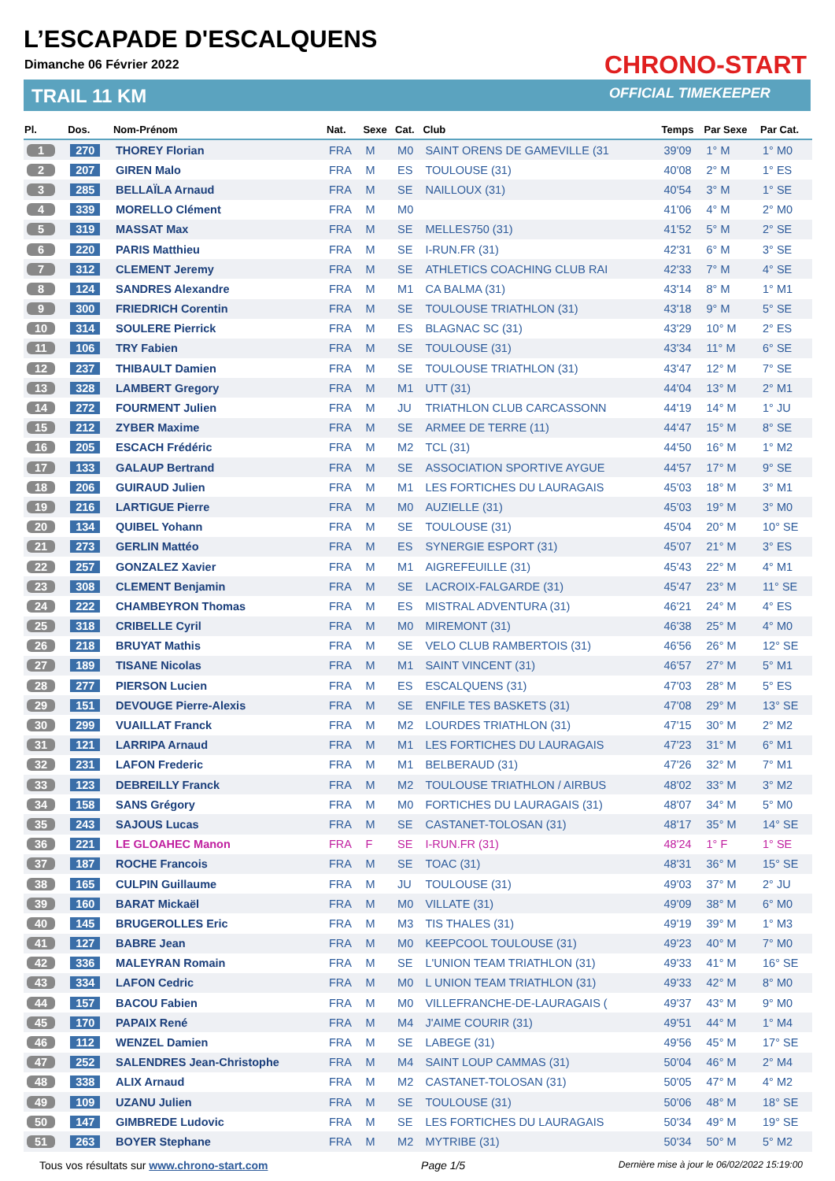L’ESCAPADE D'ESCALQUENS
Dimanche 06 Février 2022
TRAIL 11 KM
CHRONO-START
OFFICIAL TIMEKEEPER
| Pl. | Dos. | Nom-Prénom | Nat. | Sexe | Cat. | Club | Temps | Par Sexe | Par Cat. |
| --- | --- | --- | --- | --- | --- | --- | --- | --- | --- |
| 1 | 270 | THOREY Florian | FRA | M | M0 | SAINT ORENS DE GAMEVILLE (31 | 39'09 | 1° M | 1° M0 |
| 2 | 207 | GIREN Malo | FRA | M | ES | TOULOUSE (31) | 40'08 | 2° M | 1° ES |
| 3 | 285 | BELLAÏLA Arnaud | FRA | M | SE | NAILLOUX (31) | 40'54 | 3° M | 1° SE |
| 4 | 339 | MORELLO Clément | FRA | M | M0 | | 41'06 | 4° M | 2° M0 |
| 5 | 319 | MASSAT Max | FRA | M | SE | MELLES750 (31) | 41'52 | 5° M | 2° SE |
| 6 | 220 | PARIS Matthieu | FRA | M | SE | I-RUN.FR (31) | 42'31 | 6° M | 3° SE |
| 7 | 312 | CLEMENT Jeremy | FRA | M | SE | ATHLETICS COACHING CLUB RAI | 42'33 | 7° M | 4° SE |
| 8 | 124 | SANDRES Alexandre | FRA | M | M1 | CA BALMA (31) | 43'14 | 8° M | 1° M1 |
| 9 | 300 | FRIEDRICH Corentin | FRA | M | SE | TOULOUSE TRIATHLON (31) | 43'18 | 9° M | 5° SE |
| 10 | 314 | SOULERE Pierrick | FRA | M | ES | BLAGNAC SC (31) | 43'29 | 10° M | 2° ES |
| 11 | 106 | TRY Fabien | FRA | M | SE | TOULOUSE (31) | 43'34 | 11° M | 6° SE |
| 12 | 237 | THIBAULT Damien | FRA | M | SE | TOULOUSE TRIATHLON (31) | 43'47 | 12° M | 7° SE |
| 13 | 328 | LAMBERT Gregory | FRA | M | M1 | UTT (31) | 44'04 | 13° M | 2° M1 |
| 14 | 272 | FOURMENT Julien | FRA | M | JU | TRIATHLON CLUB CARCASSONN | 44'19 | 14° M | 1° JU |
| 15 | 212 | ZYBER Maxime | FRA | M | SE | ARMEE DE TERRE (11) | 44'47 | 15° M | 8° SE |
| 16 | 205 | ESCACH Frédéric | FRA | M | M2 | TCL (31) | 44'50 | 16° M | 1° M2 |
| 17 | 133 | GALAUP Bertrand | FRA | M | SE | ASSOCIATION SPORTIVE AYGUE | 44'57 | 17° M | 9° SE |
| 18 | 206 | GUIRAUD Julien | FRA | M | M1 | LES FORTICHES DU LAURAGAIS | 45'03 | 18° M | 3° M1 |
| 19 | 216 | LARTIGUE Pierre | FRA | M | M0 | AUZIELLE (31) | 45'03 | 19° M | 3° M0 |
| 20 | 134 | QUIBEL Yohann | FRA | M | SE | TOULOUSE (31) | 45'04 | 20° M | 10° SE |
| 21 | 273 | GERLIN Mattéo | FRA | M | ES | SYNERGIE ESPORT (31) | 45'07 | 21° M | 3° ES |
| 22 | 257 | GONZALEZ Xavier | FRA | M | M1 | AIGREFEUILLE (31) | 45'43 | 22° M | 4° M1 |
| 23 | 308 | CLEMENT Benjamin | FRA | M | SE | LACROIX-FALGARDE (31) | 45'47 | 23° M | 11° SE |
| 24 | 222 | CHAMBEYRON Thomas | FRA | M | ES | MISTRAL ADVENTURA (31) | 46'21 | 24° M | 4° ES |
| 25 | 318 | CRIBELLE Cyril | FRA | M | M0 | MIREMONT (31) | 46'38 | 25° M | 4° M0 |
| 26 | 218 | BRUYAT Mathis | FRA | M | SE | VELO CLUB RAMBERTOIS (31) | 46'56 | 26° M | 12° SE |
| 27 | 189 | TISANE Nicolas | FRA | M | M1 | SAINT VINCENT (31) | 46'57 | 27° M | 5° M1 |
| 28 | 277 | PIERSON Lucien | FRA | M | ES | ESCALQUENS (31) | 47'03 | 28° M | 5° ES |
| 29 | 151 | DEVOUGE Pierre-Alexis | FRA | M | SE | ENFILE TES BASKETS (31) | 47'08 | 29° M | 13° SE |
| 30 | 299 | VUAILLAT Franck | FRA | M | M2 | LOURDES TRIATHLON (31) | 47'15 | 30° M | 2° M2 |
| 31 | 121 | LARRIPA Arnaud | FRA | M | M1 | LES FORTICHES DU LAURAGAIS | 47'23 | 31° M | 6° M1 |
| 32 | 231 | LAFON Frederic | FRA | M | M1 | BELBERAUD (31) | 47'26 | 32° M | 7° M1 |
| 33 | 123 | DEBREILLY Franck | FRA | M | M2 | TOULOUSE TRIATHLON / AIRBUS | 48'02 | 33° M | 3° M2 |
| 34 | 158 | SANS Grégory | FRA | M | M0 | FORTICHES DU LAURAGAIS (31) | 48'07 | 34° M | 5° M0 |
| 35 | 243 | SAJOUS Lucas | FRA | M | SE | CASTANET-TOLOSAN (31) | 48'17 | 35° M | 14° SE |
| 36 | 221 | LE GLOAHEC Manon | FRA | F | SE | I-RUN.FR (31) | 48'24 | 1° F | 1° SE |
| 37 | 187 | ROCHE Francois | FRA | M | SE | TOAC (31) | 48'31 | 36° M | 15° SE |
| 38 | 165 | CULPIN Guillaume | FRA | M | JU | TOULOUSE (31) | 49'03 | 37° M | 2° JU |
| 39 | 160 | BARAT Mickaël | FRA | M | M0 | VILLATE (31) | 49'09 | 38° M | 6° M0 |
| 40 | 145 | BRUGEROLLES Eric | FRA | M | M3 | TIS THALES (31) | 49'19 | 39° M | 1° M3 |
| 41 | 127 | BABRE Jean | FRA | M | M0 | KEEPCOOL TOULOUSE (31) | 49'23 | 40° M | 7° M0 |
| 42 | 336 | MALEYRAN Romain | FRA | M | SE | L'UNION TEAM TRIATHLON (31) | 49'33 | 41° M | 16° SE |
| 43 | 334 | LAFON Cedric | FRA | M | M0 | L UNION TEAM TRIATHLON (31) | 49'33 | 42° M | 8° M0 |
| 44 | 157 | BACOU Fabien | FRA | M | M0 | VILLEFRANCHE-DE-LAURAGAIS ( | 49'37 | 43° M | 9° M0 |
| 45 | 170 | PAPAIX René | FRA | M | M4 | J'AIME COURIR (31) | 49'51 | 44° M | 1° M4 |
| 46 | 112 | WENZEL Damien | FRA | M | SE | LABEGE (31) | 49'56 | 45° M | 17° SE |
| 47 | 252 | SALENDRES Jean-Christophe | FRA | M | M4 | SAINT LOUP CAMMAS (31) | 50'04 | 46° M | 2° M4 |
| 48 | 338 | ALIX Arnaud | FRA | M | M2 | CASTANET-TOLOSAN (31) | 50'05 | 47° M | 4° M2 |
| 49 | 109 | UZANU Julien | FRA | M | SE | TOULOUSE (31) | 50'06 | 48° M | 18° SE |
| 50 | 147 | GIMBREDE Ludovic | FRA | M | SE | LES FORTICHES DU LAURAGAIS | 50'34 | 49° M | 19° SE |
| 51 | 263 | BOYER Stephane | FRA | M | M2 | MYTRIBE (31) | 50'34 | 50° M | 5° M2 |
Tous vos résultats sur www.chrono-start.com Page 1/5 Dernière mise à jour le 06/02/2022 15:19:00